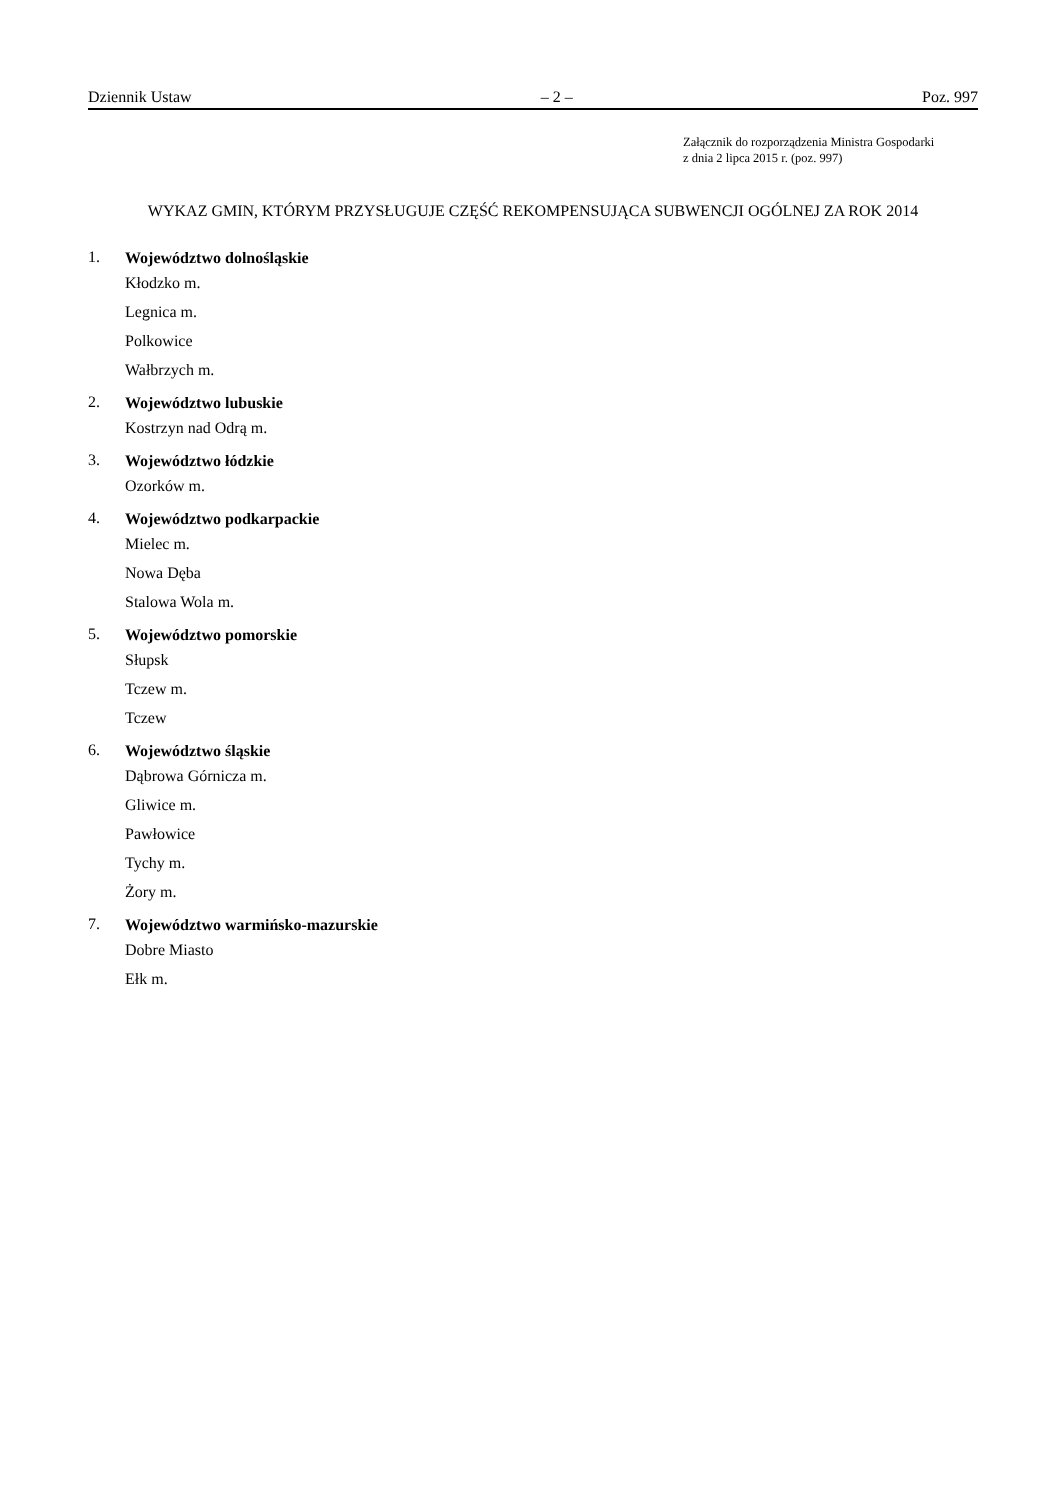Dziennik Ustaw – 2 – Poz. 997
Załącznik do rozporządzenia Ministra Gospodarki
z dnia 2 lipca 2015 r. (poz. 997)
WYKAZ GMIN, KTÓRYM PRZYSŁUGUJE CZĘŚĆ REKOMPENSUJĄCA SUBWENCJI OGÓLNEJ ZA ROK 2014
1.
Województwo dolnośląskie
Kłodzko m.
Legnica m.
Polkowice
Wałbrzych m.
2.
Województwo lubuskie
Kostrzyn nad Odrą m.
3.
Województwo łódzkie
Ozorków m.
4.
Województwo podkarpackie
Mielec m.
Nowa Dęba
Stalowa Wola m.
5.
Województwo pomorskie
Słupsk
Tczew m.
Tczew
6.
Województwo śląskie
Dąbrowa Górnicza m.
Gliwice m.
Pawłowice
Tychy m.
Żory m.
7.
Województwo warmińsko-mazurskie
Dobre Miasto
Ełk m.